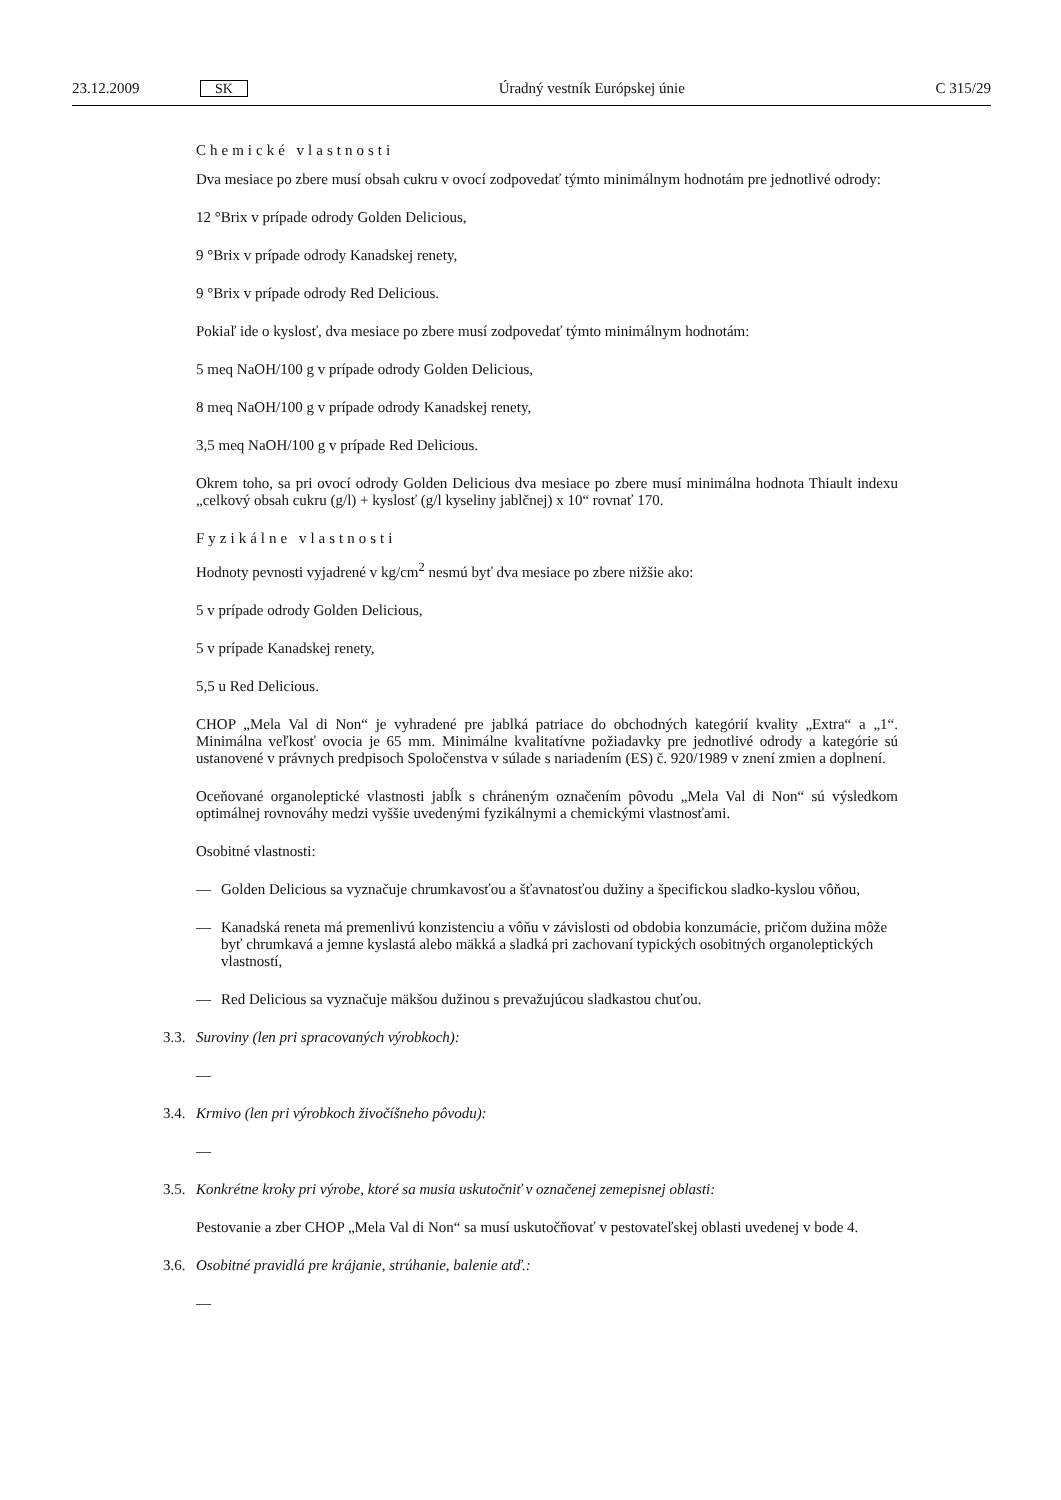23.12.2009 SK Úradný vestník Európskej únie C 315/29
Chemické vlastnosti
Dva mesiace po zbere musí obsah cukru v ovocí zodpovedať týmto minimálnym hodnotám pre jednotlivé odrody:
12 °Brix v prípade odrody Golden Delicious,
9 °Brix v prípade odrody Kanadskej renety,
9 °Brix v prípade odrody Red Delicious.
Pokiaľ ide o kyslosť, dva mesiace po zbere musí zodpovedať týmto minimálnym hodnotám:
5 meq NaOH/100 g v prípade odrody Golden Delicious,
8 meq NaOH/100 g v prípade odrody Kanadskej renety,
3,5 meq NaOH/100 g v prípade Red Delicious.
Okrem toho, sa pri ovocí odrody Golden Delicious dva mesiace po zbere musí minimálna hodnota Thiault indexu „celkový obsah cukru (g/l) + kyslosť (g/l kyseliny jablčnej) x 10“ rovnať 170.
Fyzikálne vlastnosti
Hodnoty pevnosti vyjadrené v kg/cm<sup>2</sup> nesmú byť dva mesiace po zbere nižšie ako:
5 v prípade odrody Golden Delicious,
5 v prípade Kanadskej renety,
5,5 u Red Delicious.
CHOP „Mela Val di Non“ je vyhradené pre jablká patriace do obchodných kategórií kvality „Extra“ a „1“. Minimálna veľkosť ovocia je 65 mm. Minimálne kvalitatívne požiadavky pre jednotlivé odrody a kategórie sú ustanovené v právnych predpisoch Spoločenstva v súlade s nariadením (ES) č. 920/1989 v znení zmien a doplnení.
Oceňované organoleptické vlastnosti jabĺk s chráneným označením pôvodu „Mela Val di Non“ sú výsledkom optimálnej rovnováhy medzi vyššie uvedenými fyzikálnymi a chemickými vlastnosťami.
Osobitné vlastnosti:
— Golden Delicious sa vyznačuje chrumkavosťou a šťavnatosťou dužiny a špecifickou sladko-kyslou vôňou,
— Kanadská reneta má premenlivú konzistenciu a vôňu v závislosti od obdobia konzumácie, pričom dužina môže byť chrumkavá a jemne kyslastá alebo mäkká a sladká pri zachovaní typických osobitných organoleptických vlastností,
— Red Delicious sa vyznačuje mäkšou dužinou s prevažujúcou sladkastou chuťou.
3.3. Suroviny (len pri spracovaných výrobkoch):
—
3.4. Krmivo (len pri výrobkoch živočíšneho pôvodu):
—
3.5. Konkrétne kroky pri výrobe, ktoré sa musia uskutočniť v označenej zemepisnej oblasti:
Pestovanie a zber CHOP „Mela Val di Non“ sa musí uskutočňovať v pestovateľskej oblasti uvedenej v bode 4.
3.6. Osobitné pravidlá pre krájanie, strúhanie, balenie atď.:
—